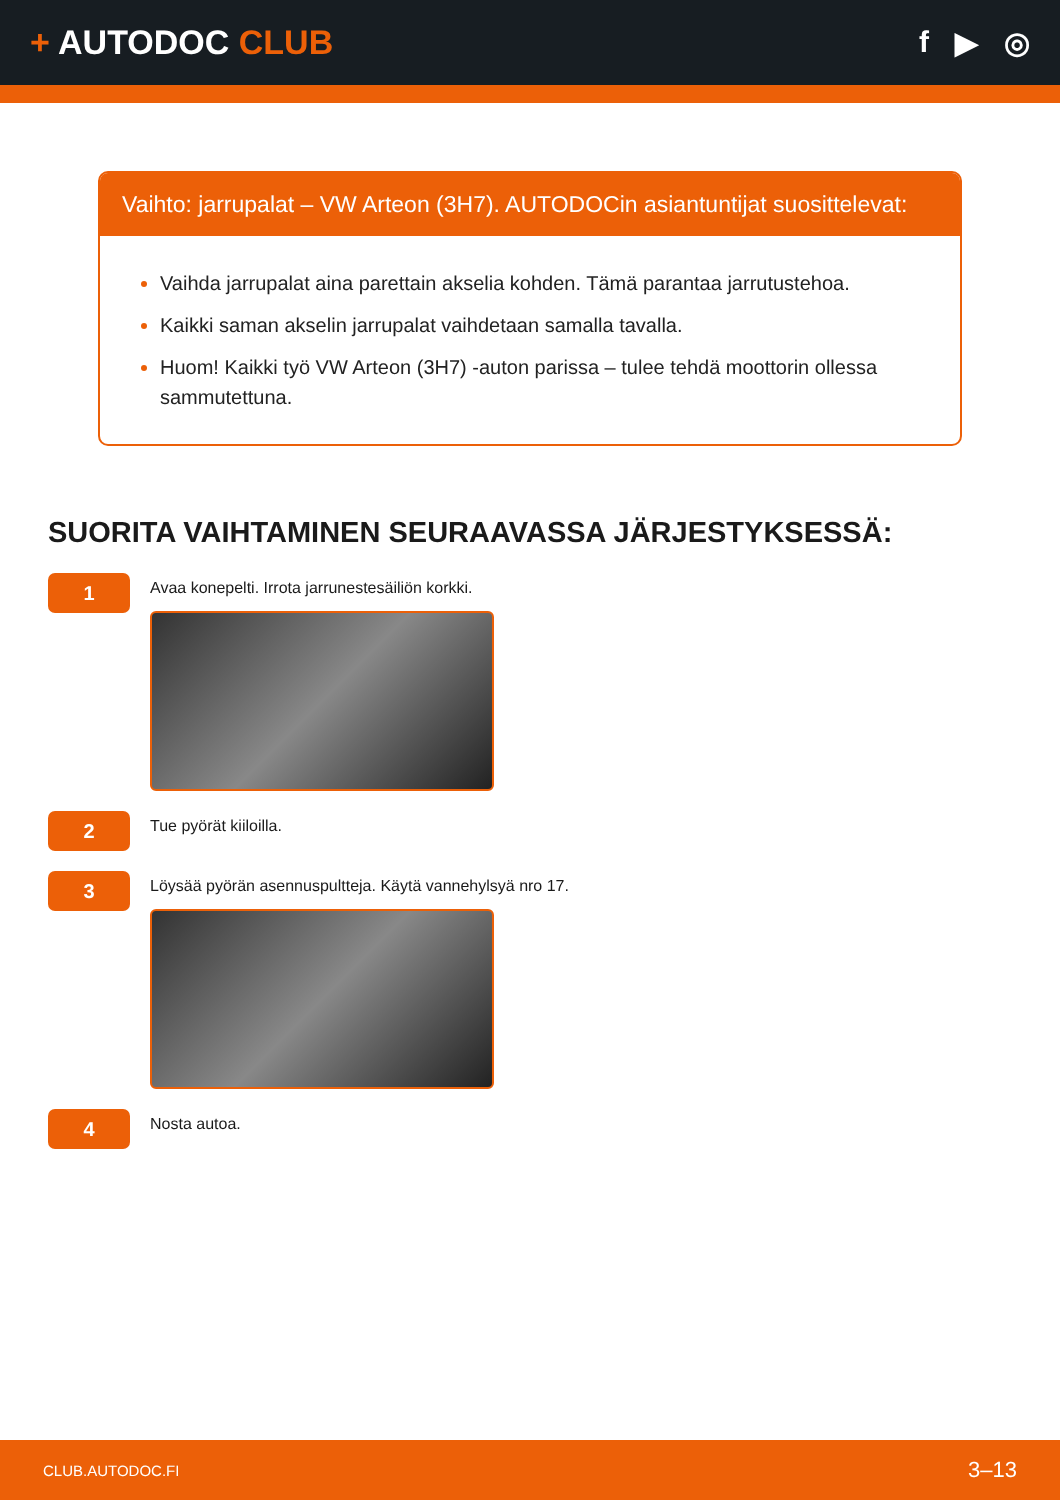+ AUTODOC CLUB f ▶ ◎
Vaihto: jarrupalat – VW Arteon (3H7). AUTODOCin asiantuntijat suosittelevat:
Vaihda jarrupalat aina parettain akselia kohden. Tämä parantaa jarrutustehoa.
Kaikki saman akselin jarrupalat vaihdetaan samalla tavalla.
Huom! Kaikki työ VW Arteon (3H7) -auton parissa – tulee tehdä moottorin ollessa sammutettuna.
SUORITA VAIHTAMINEN SEURAAVASSA JÄRJESTYKSESSÄ:
1
Avaa konepelti. Irrota jarrunestesäiliön korkki.
2
Tue pyörät kiiloilla.
3
Löysää pyörän asennuspultteja. Käytä vannehylsyä nro 17.
4
Nosta autoa.
CLUB.AUTODOC.FI 3–13